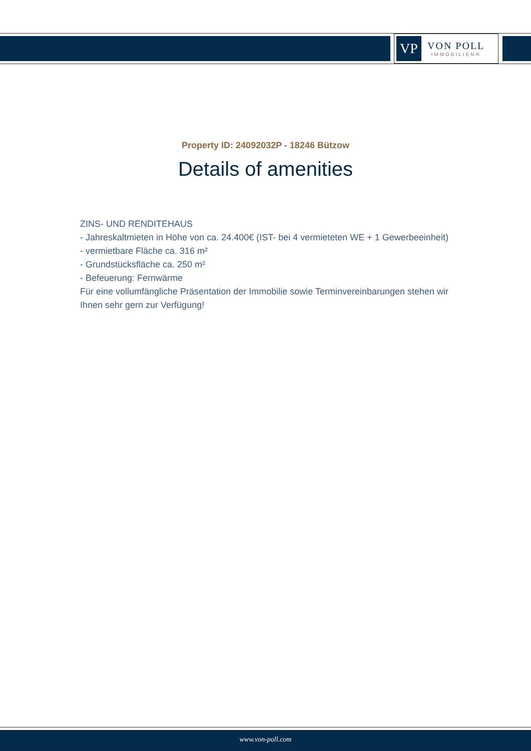VP
VON POLL
IMMOBILIEN®
Property ID: 24092032P - 18246 Bützow
Details of amenities
ZINS- UND RENDITEHAUS
- Jahreskaltmieten in Höhe von ca. 24.400€ (IST- bei 4 vermieteten WE + 1 Gewerbeeinheit)
- vermietbare Fläche ca. 316 m²
- Grundstücksfläche ca. 250 m²
- Befeuerung: Fernwärme
Für eine vollumfängliche Präsentation der Immobilie sowie Terminvereinbarungen stehen wir Ihnen sehr gern zur Verfügung!
www.von-poll.com